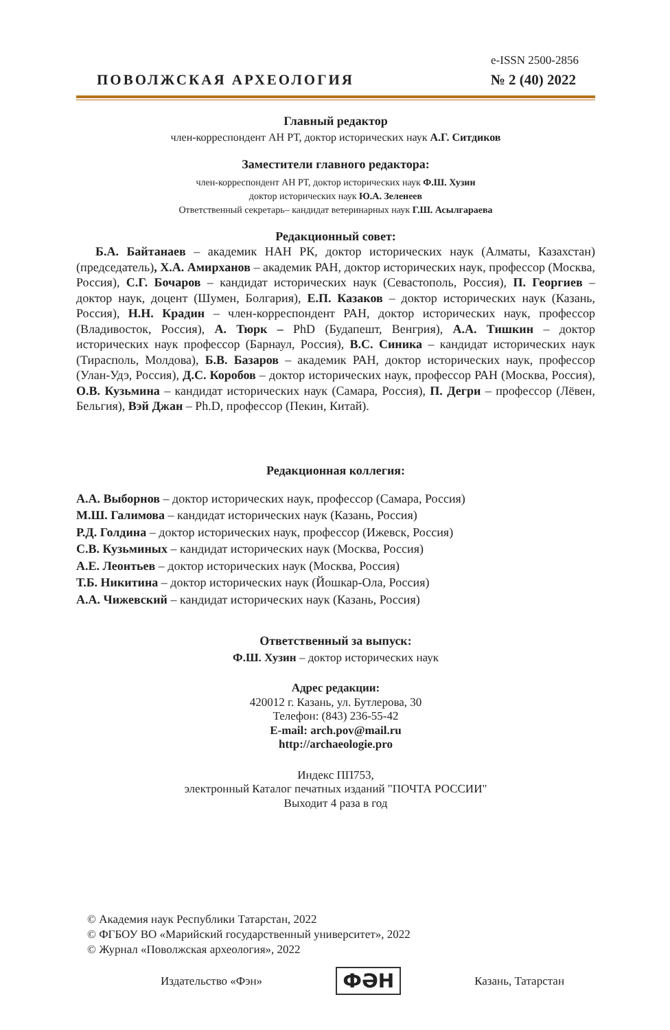e-ISSN 2500-2856
ПОВОЛЖСКАЯ АРХЕОЛОГИЯ № 2 (40) 2022
Главный редактор
член-корреспондент АН РТ, доктор исторических наук А.Г. Ситдиков
Заместители главного редактора:
член-корреспондент АН РТ, доктор исторических наук Ф.Ш. Хузин
доктор исторических наук Ю.А. Зеленеев
Ответственный секретарь– кандидат ветеринарных наук Г.Ш. Асылгараева
Редакционный совет:
Б.А. Байтанаев – академик НАН РК, доктор исторических наук (Алматы, Казахстан) (председатель), Х.А. Амирханов – академик РАН, доктор исторических наук, профессор (Москва, Россия), С.Г. Бочаров – кандидат исторических наук (Севастополь, Россия), П. Георгиев – доктор наук, доцент (Шумен, Болгария), Е.П. Казаков – доктор исторических наук (Казань, Россия), Н.Н. Крадин – член-корреспондент РАН, доктор исторических наук, профессор (Владивосток, Россия), А. Тюрк – PhD (Будапешт, Венгрия), А.А. Тишкин – доктор исторических наук профессор (Барнаул, Россия), В.С. Синика – кандидат исторических наук (Тирасполь, Молдова), Б.В. Базаров – академик РАН, доктор исторических наук, профессор (Улан-Удэ, Россия), Д.С. Коробов – доктор исторических наук, профессор РАН (Москва, Россия), О.В. Кузьмина – кандидат исторических наук (Самара, Россия), П. Дегри – профессор (Лёвен, Бельгия), Вэй Джан – Ph.D, профессор (Пекин, Китай).
Редакционная коллегия:
А.А. Выборнов – доктор исторических наук, профессор (Самара, Россия)
М.Ш. Галимова – кандидат исторических наук (Казань, Россия)
Р.Д. Голдина – доктор исторических наук, профессор (Ижевск, Россия)
С.В. Кузьминых – кандидат исторических наук (Москва, Россия)
А.Е. Леонтьев – доктор исторических наук (Москва, Россия)
Т.Б. Никитина – доктор исторических наук (Йошкар-Ола, Россия)
А.А. Чижевский – кандидат исторических наук (Казань, Россия)
Ответственный за выпуск:
Ф.Ш. Хузин – доктор исторических наук
Адрес редакции:
420012 г. Казань, ул. Бутлерова, 30
Телефон: (843) 236-55-42
E-mail: arch.pov@mail.ru
http://archaeologie.pro
Индекс ПП753,
электронный Каталог печатных изданий "ПОЧТА РОССИИ"
Выходит 4 раза в год
© Академия наук Республики Татарстан, 2022
© ФГБОУ ВО «Марийский государственный университет», 2022
© Журнал «Поволжская археология», 2022
Издательство «Фэн» ФӘН Казань, Татарстан